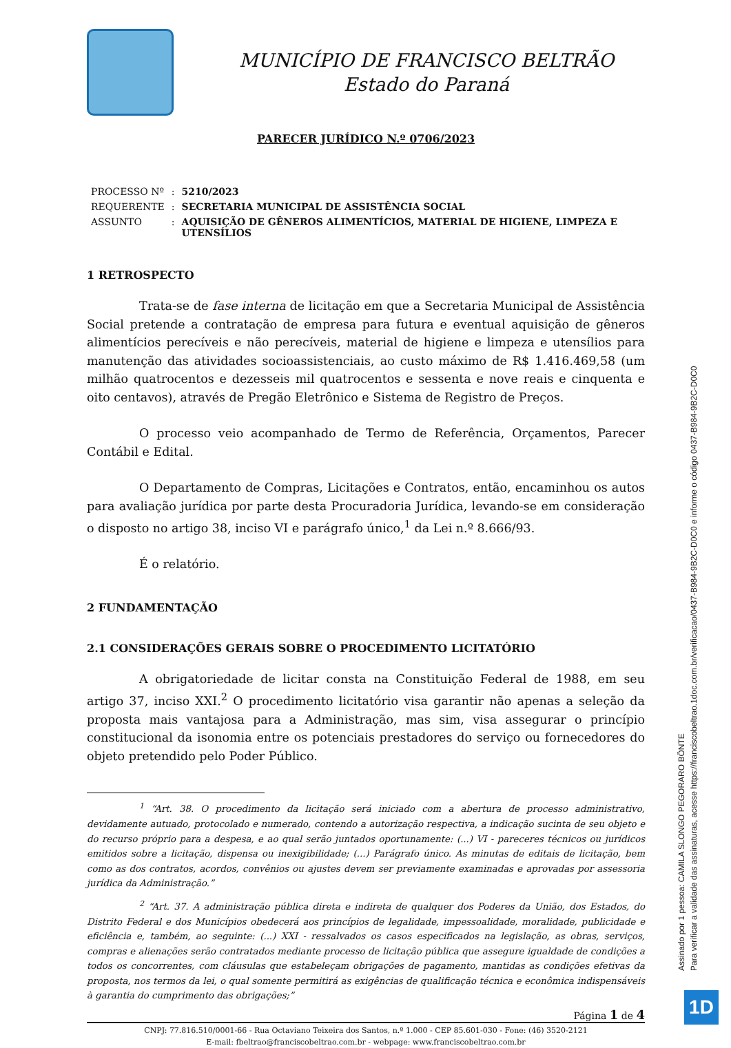MUNICÍPIO DE FRANCISCO BELTRÃO
Estado do Paraná
PARECER JURÍDICO N.º 0706/2023
| PROCESSO Nº | : | 5210/2023 |
| REQUERENTE | : | SECRETARIA MUNICIPAL DE ASSISTÊNCIA SOCIAL |
| ASSUNTO | : | AQUISIÇÃO DE GÊNEROS ALIMENTÍCIOS, MATERIAL DE HIGIENE, LIMPEZA E UTENSÍLIOS |
1 RETROSPECTO
Trata-se de fase interna de licitação em que a Secretaria Municipal de Assistência Social pretende a contratação de empresa para futura e eventual aquisição de gêneros alimentícios perecíveis e não perecíveis, material de higiene e limpeza e utensílios para manutenção das atividades socioassistenciais, ao custo máximo de R$ 1.416.469,58 (um milhão quatrocentos e dezesseis mil quatrocentos e sessenta e nove reais e cinquenta e oito centavos), através de Pregão Eletrônico e Sistema de Registro de Preços.
O processo veio acompanhado de Termo de Referência, Orçamentos, Parecer Contábil e Edital.
O Departamento de Compras, Licitações e Contratos, então, encaminhou os autos para avaliação jurídica por parte desta Procuradoria Jurídica, levando-se em consideração o disposto no artigo 38, inciso VI e parágrafo único,<sup>1</sup> da Lei n.º 8.666/93.
É o relatório.
2 FUNDAMENTAÇÃO
2.1 CONSIDERAÇÕES GERAIS SOBRE O PROCEDIMENTO LICITATÓRIO
A obrigatoriedade de licitar consta na Constituição Federal de 1988, em seu artigo 37, inciso XXI.<sup>2</sup> O procedimento licitatório visa garantir não apenas a seleção da proposta mais vantajosa para a Administração, mas sim, visa assegurar o princípio constitucional da isonomia entre os potenciais prestadores do serviço ou fornecedores do objeto pretendido pelo Poder Público.
<sup>1</sup> “Art. 38. O procedimento da licitação será iniciado com a abertura de processo administrativo, devidamente autuado, protocolado e numerado, contendo a autorização respectiva, a indicação sucinta de seu objeto e do recurso próprio para a despesa, e ao qual serão juntados oportunamente: (...) VI - pareceres técnicos ou jurídicos emitidos sobre a licitação, dispensa ou inexigibilidade; (...) Parágrafo único. As minutas de editais de licitação, bem como as dos contratos, acordos, convênios ou ajustes devem ser previamente examinadas e aprovadas por assessoria jurídica da Administração.”
<sup>2</sup> “Art. 37. A administração pública direta e indireta de qualquer dos Poderes da União, dos Estados, do Distrito Federal e dos Municípios obedecerá aos princípios de legalidade, impessoalidade, moralidade, publicidade e eficiência e, também, ao seguinte: (...) XXI - ressalvados os casos especificados na legislação, as obras, serviços, compras e alienações serão contratados mediante processo de licitação pública que assegure igualdade de condições a todos os concorrentes, com cláusulas que estabeleçam obrigações de pagamento, mantidas as condições efetivas da proposta, nos termos da lei, o qual somente permitirá as exigências de qualificação técnica e econômica indispensáveis à garantia do cumprimento das obrigações;”
Página 1 de 4
CNPJ: 77.816.510/0001-66 - Rua Octaviano Teixeira dos Santos, n.º 1.000 - CEP 85.601-030 - Fone: (46) 3520-2121
E-mail: fbeltrao@franciscobeltrao.com.br - webpage: www.franciscobeltrao.com.br
Assinado por 1 pessoa: CAMILA SLONGO PEGORARO BÖNTE
Para verificar a validade das assinaturas, acesse https://franciscobeltrao.1doc.com.br/verificacao/0437-B984-9B2C-D0C0 e informe o código 0437-B984-9B2C-D0C0
1D